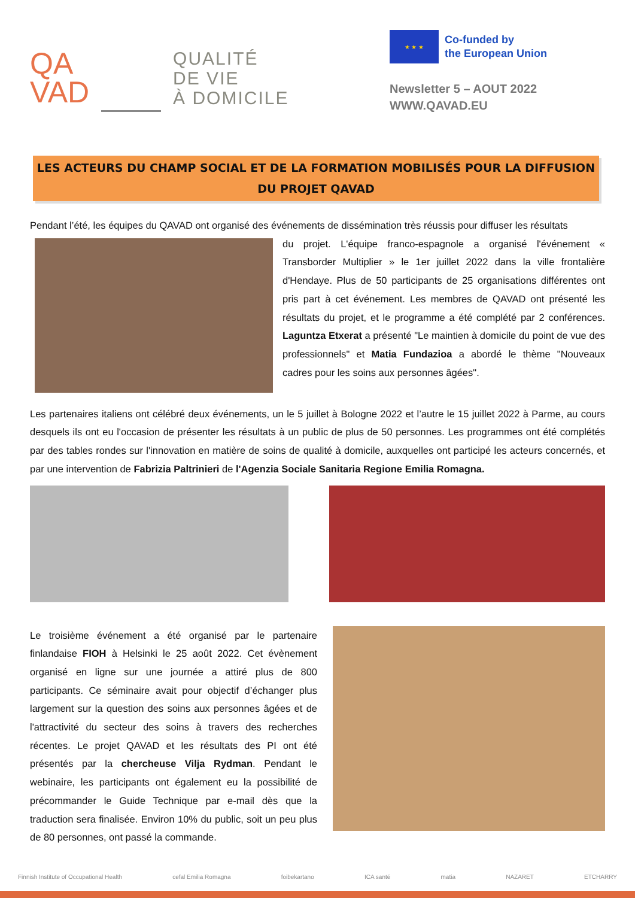QA
VAD
QUALITÉ
DE VIE
À DOMICILE
★ ★ ★
Co-funded by
the European Union
Newsletter 5 – AOUT 2022
WWW.QAVAD.EU
LES ACTEURS DU CHAMP SOCIAL ET DE LA FORMATION MOBILISÉS POUR LA DIFFUSION DU PROJET QAVAD
Pendant l’été, les équipes du QAVAD ont organisé des événements de dissémination très réussis pour diffuser les résultats
du projet. L'équipe franco-espagnole a organisé l'événement « Transborder Multiplier » le 1er juillet 2022 dans la ville frontalière d'Hendaye. Plus de 50 participants de 25 organisations différentes ont pris part à cet événement. Les membres de QAVAD ont présenté les résultats du projet, et le programme a été complété par 2 conférences. Laguntza Etxerat a présenté "Le maintien à domicile du point de vue des professionnels" et Matia Fundazioa a abordé le thème "Nouveaux cadres pour les soins aux personnes âgées".
Les partenaires italiens ont célébré deux événements, un le 5 juillet à Bologne 2022 et l’autre le 15 juillet 2022 à Parme, au cours desquels ils ont eu l'occasion de présenter les résultats à un public de plus de 50 personnes. Les programmes ont été complétés par des tables rondes sur l'innovation en matière de soins de qualité à domicile, auxquelles ont participé les acteurs concernés, et par une intervention de Fabrizia Paltrinieri de l'Agenzia Sociale Sanitaria Regione Emilia Romagna.
Le troisième événement a été organisé par le partenaire finlandaise FIOH à Helsinki le 25 août 2022. Cet évènement organisé en ligne sur une journée a attiré plus de 800 participants. Ce séminaire avait pour objectif d’échanger plus largement sur la question des soins aux personnes âgées et de l'attractivité du secteur des soins à travers des recherches récentes. Le projet QAVAD et les résultats des PI ont été présentés par la chercheuse Vilja Rydman. Pendant le webinaire, les participants ont également eu la possibilité de précommander le Guide Technique par e-mail dès que la traduction sera finalisée. Environ 10% du public, soit un peu plus de 80 personnes, ont passé la commande.
Finnish Institute of Occupational Health cefal Emilia Romagna foibekartano ICA santé matia NAZARET ETCHARRY